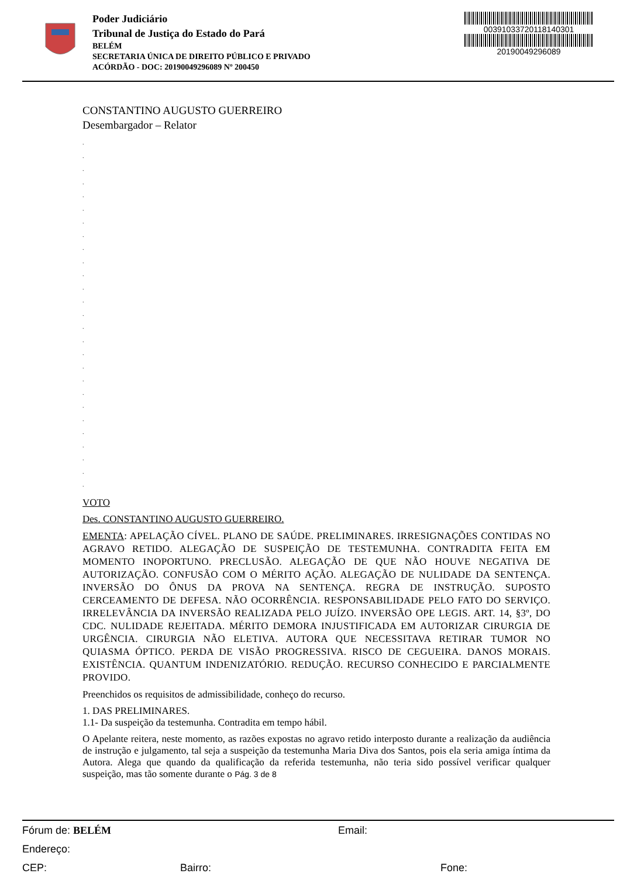Poder Judiciário
Tribunal de Justiça do Estado do Pará
BELÉM
SECRETARIA ÚNICA DE DIREITO PÚBLICO E PRIVADO
ACÓRDÃO - DOC: 20190049296089 Nº 200450
00391033720118140301
20190049296089
CONSTANTINO AUGUSTO GUERREIRO
Desembargador – Relator
.
.
.
.
.
.
.
.
.
.
.
.
.
.
.
.
.
.
.
.
.
.
.
.
.
.
.
VOTO
Des. CONSTANTINO AUGUSTO GUERREIRO.
EMENTA: APELAÇÃO CÍVEL. PLANO DE SAÚDE. PRELIMINARES. IRRESIGNAÇÕES CONTIDAS NO AGRAVO RETIDO. ALEGAÇÃO DE SUSPEIÇÃO DE TESTEMUNHA. CONTRADITA FEITA EM MOMENTO INOPORTUNO. PRECLUSÃO. ALEGAÇÃO DE QUE NÃO HOUVE NEGATIVA DE AUTORIZAÇÃO. CONFUSÃO COM O MÉRITO AÇÃO. ALEGAÇÃO DE NULIDADE DA SENTENÇA. INVERSÃO DO ÔNUS DA PROVA NA SENTENÇA. REGRA DE INSTRUÇÃO. SUPOSTO CERCEAMENTO DE DEFESA. NÃO OCORRÊNCIA. RESPONSABILIDADE PELO FATO DO SERVIÇO. IRRELEVÂNCIA DA INVERSÃO REALIZADA PELO JUÍZO. INVERSÃO OPE LEGIS. ART. 14, §3º, DO CDC. NULIDADE REJEITADA. MÉRITO DEMORA INJUSTIFICADA EM AUTORIZAR CIRURGIA DE URGÊNCIA. CIRURGIA NÃO ELETIVA. AUTORA QUE NECESSITAVA RETIRAR TUMOR NO QUIASMA ÓPTICO. PERDA DE VISÃO PROGRESSIVA. RISCO DE CEGUEIRA. DANOS MORAIS. EXISTÊNCIA. QUANTUM INDENIZATÓRIO. REDUÇÃO. RECURSO CONHECIDO E PARCIALMENTE PROVIDO.
Preenchidos os requisitos de admissibilidade, conheço do recurso.
1. DAS PRELIMINARES.
1.1- Da suspeição da testemunha. Contradita em tempo hábil.
O Apelante reitera, neste momento, as razões expostas no agravo retido interposto durante a realização da audiência de instrução e julgamento, tal seja a suspeição da testemunha Maria Diva dos Santos, pois ela seria amiga íntima da Autora. Alega que quando da qualificação da referida testemunha, não teria sido possível verificar qualquer suspeição, mas tão somente durante o Pág. 3 de 8
Fórum de: BELÉM Email:
Endereço:
CEP: Bairro: Fone: